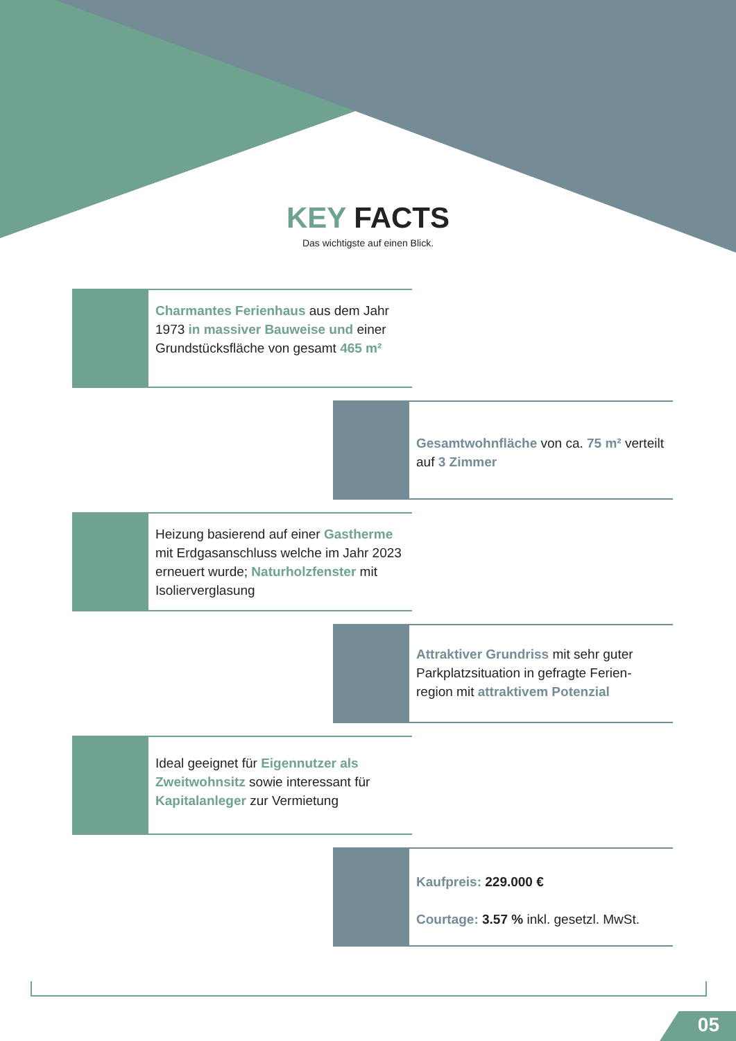KEY FACTS
Das wichtigste auf einen Blick.
Charmantes Ferienhaus aus dem Jahr 1973 in massiver Bauweise und einer Grundstücksfläche von gesamt 465 m²
Gesamtwohnfläche von ca. 75 m² verteilt auf 3 Zimmer
Heizung basierend auf einer Gastherme mit Erdgasanschluss welche im Jahr 2023 erneuert wurde; Naturholzfenster mit Isolierverglasung
Attraktiver Grundriss mit sehr guter Parkplatzsituation in gefragte Ferien-region mit attraktivem Potenzial
Ideal geeignet für Eigennutzer als Zweitwohnsitz sowie interessant für Kapitalanleger zur Vermietung
Kaufpreis: 229.000 €
Courtage: 3.57 % inkl. gesetzl. MwSt.
05